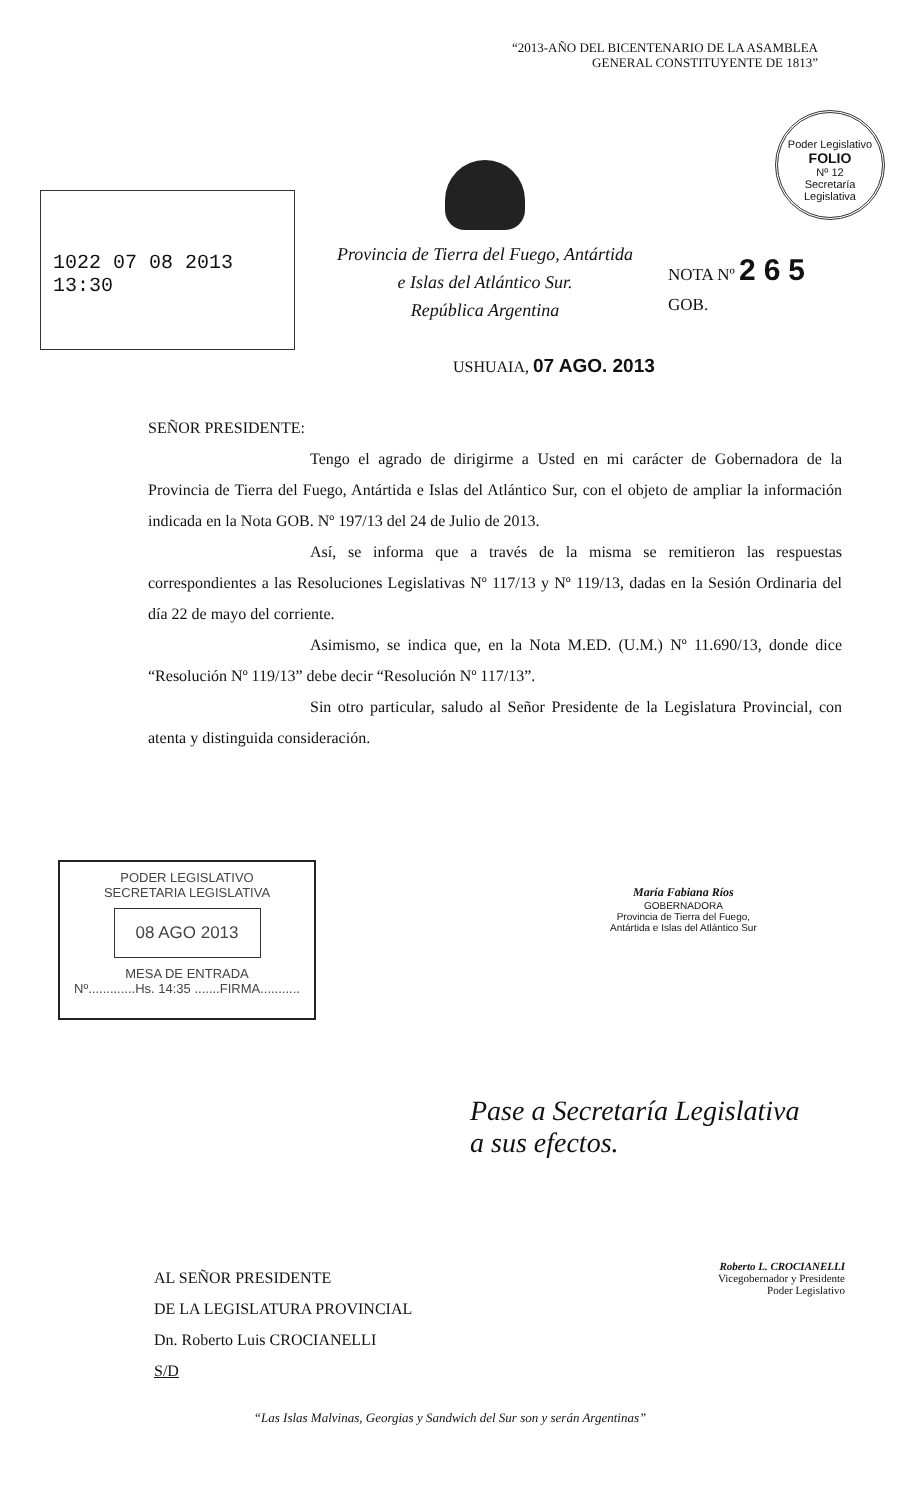“2013-AÑO DEL BICENTENARIO DE LA ASAMBLEA
GENERAL CONSTITUYENTE DE 1813”
1022 07 08 2013 13:30
Provincia de Tierra del Fuego, Antártida
e Islas del Atlántico Sur.
República Argentina
Poder Legislativo
FOLIO
Nº 12
Secretaría Legislativa
NOTA Nº 265
GOB.
USHUAIA, 07 AGO. 2013
SEÑOR PRESIDENTE:
Tengo el agrado de dirigirme a Usted en mi carácter de Gobernadora de la Provincia de Tierra del Fuego, Antártida e Islas del Atlántico Sur, con el objeto de ampliar la información indicada en la Nota GOB. Nº 197/13 del 24 de Julio de 2013.
Así, se informa que a través de la misma se remitieron las respuestas correspondientes a las Resoluciones Legislativas Nº 117/13 y Nº 119/13, dadas en la Sesión Ordinaria del día 22 de mayo del corriente.
Asimismo, se indica que, en la Nota M.ED. (U.M.) Nº 11.690/13, donde dice “Resolución Nº 119/13” debe decir “Resolución Nº 117/13”.
Sin otro particular, saludo al Señor Presidente de la Legislatura Provincial, con atenta y distinguida consideración.
PODER LEGISLATIVO
SECRETARIA LEGISLATIVA
08 AGO 2013
MESA DE ENTRADA
Nº.............Hs. 14:35 .......FIRMA...........
María Fabiana Ríos
GOBERNADORA
Provincia de Tierra del Fuego,
Antártida e Islas del Atlántico Sur
Pase a Secretaría Legislativa
a sus efectos.
Roberto L. CROCIANELLI
Vicegobernador y Presidente
Poder Legislativo
AL SEÑOR PRESIDENTE
DE LA LEGISLATURA PROVINCIAL
Dn. Roberto Luis CROCIANELLI
S/D
“Las Islas Malvinas, Georgias y Sandwich del Sur son y serán Argentinas”